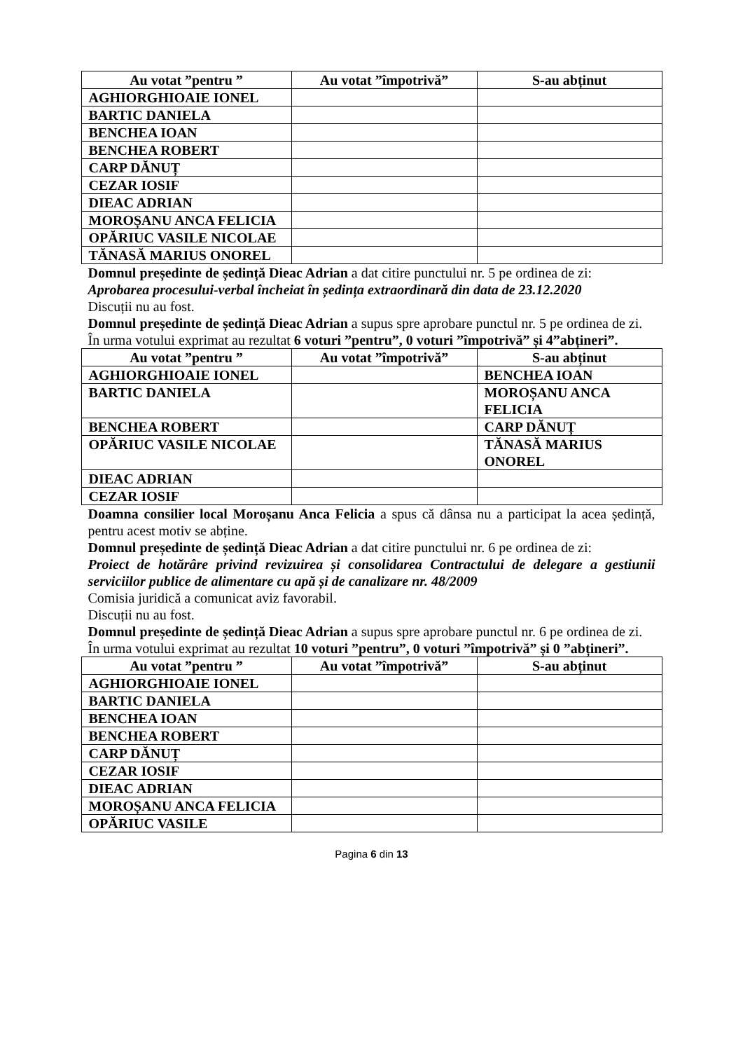| Au votat ”pentru ” | Au votat ”împotrivă” | S-au abținut |
| --- | --- | --- |
| AGHIORGHIOAIE IONEL | | |
| BARTIC DANIELA | | |
| BENCHEA IOAN | | |
| BENCHEA ROBERT | | |
| CARP DĂNUȚ | | |
| CEZAR IOSIF | | |
| DIEAC ADRIAN | | |
| MOROȘANU ANCA FELICIA | | |
| OPĂRIUC VASILE NICOLAE | | |
| TĂNASĂ MARIUS ONOREL | | |
Domnul președinte de ședință Dieac Adrian a dat citire punctului nr. 5 pe ordinea de zi:
Aprobarea procesului-verbal încheiat în ședința extraordinară din data de 23.12.2020
Discuții nu au fost.
Domnul președinte de ședință Dieac Adrian a supus spre aprobare punctul nr. 5 pe ordinea de zi.
În urma votului exprimat au rezultat 6 voturi ”pentru”, 0 voturi ”împotrivă” și 4”abțineri”.
| Au votat ”pentru ” | Au votat ”împotrivă” | S-au abținut |
| --- | --- | --- |
| AGHIORGHIOAIE IONEL | | BENCHEA IOAN |
| BARTIC DANIELA | | MOROȘANU ANCA FELICIA |
| BENCHEA ROBERT | | CARP DĂNUȚ |
| OPĂRIUC VASILE NICOLAE | | TĂNASĂ MARIUS ONOREL |
| DIEAC ADRIAN | | |
| CEZAR IOSIF | | |
Doamna consilier local Moroșanu Anca Felicia a spus că dânsa nu a participat la acea ședință, pentru acest motiv se abține.
Domnul președinte de ședință Dieac Adrian a dat citire punctului nr. 6 pe ordinea de zi:
Proiect de hotărâre privind revizuirea și consolidarea Contractului de delegare a gestiunii serviciilor publice de alimentare cu apă și de canalizare nr. 48/2009
Comisia juridică a comunicat aviz favorabil.
Discuții nu au fost.
Domnul președinte de ședință Dieac Adrian a supus spre aprobare punctul nr. 6 pe ordinea de zi.
În urma votului exprimat au rezultat 10 voturi ”pentru”, 0 voturi ”împotrivă” și 0 ”abțineri”.
| Au votat ”pentru ” | Au votat ”împotrivă” | S-au abținut |
| --- | --- | --- |
| AGHIORGHIOAIE IONEL | | |
| BARTIC DANIELA | | |
| BENCHEA IOAN | | |
| BENCHEA ROBERT | | |
| CARP DĂNUȚ | | |
| CEZAR IOSIF | | |
| DIEAC ADRIAN | | |
| MOROȘANU ANCA FELICIA | | |
| OPĂRIUC VASILE | | |
Pagina 6 din 13